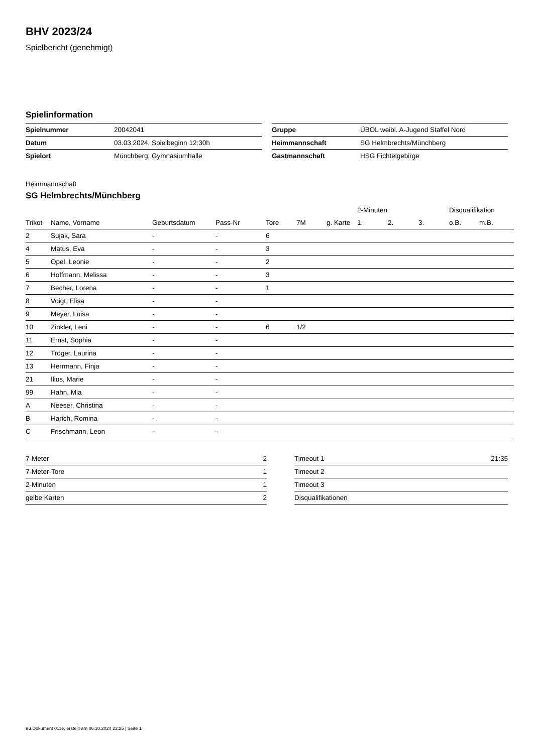BHV 2023/24
Spielbericht (genehmigt)
Spielinformation
| Spielnummer | 20042041 |
| Datum | 03.03.2024, Spielbeginn 12:30h |
| Spielort | Münchberg, Gymnasiumhalle |
| Gruppe | ÜBOL weibl. A-Jugend Staffel Nord |
| Heimmannschaft | SG Helmbrechts/Münchberg |
| Gastmannschaft | HSG Fichtelgebirge |
Heimmannschaft
SG Helmbrechts/Münchberg
| | | | | | | | 2-Minuten | | | Disqualifikation | |
| --- | --- | --- | --- | --- | --- | --- | --- | --- | --- | --- | --- |
| Trikot | Name, Vorname | Geburtsdatum | Pass-Nr | Tore | 7M | g. Karte | 1. | 2. | 3. | o.B. | m.B. |
| 2 | Sujak, Sara | - | - | 6 | | | | | | | |
| 4 | Matus, Eva | - | - | 3 | | | | | | | |
| 5 | Opel, Leonie | - | - | 2 | | | | | | | |
| 6 | Hoffmann, Melissa | - | - | 3 | | | | | | | |
| 7 | Becher, Lorena | - | - | 1 | | | | | | | |
| 8 | Voigt, Elisa | - | - | | | | | | | | |
| 9 | Meyer, Luisa | - | - | | | | | | | | |
| 10 | Zinkler, Leni | - | - | 6 | 1/2 | | | | | | |
| 11 | Ernst, Sophia | - | - | | | | | | | | |
| 12 | Tröger, Laurina | - | - | | | | | | | | |
| 13 | Herrmann, Finja | - | - | | | | | | | | |
| 21 | Ilius, Marie | - | - | | | | | | | | |
| 99 | Hahn, Mia | - | - | | | | | | | | |
| A | Neeser, Christina | - | - | | | | | | | | |
| B | Harich, Romina | - | - | | | | | | | | |
| C | Frischmann, Leon | - | - | | | | | | | | |
| 7-Meter | 2 |
| 7-Meter-Tore | 1 |
| 2-Minuten | 1 |
| gelbe Karten | 2 |
| Timeout 1 | 21:35 |
| Timeout 2 | |
| Timeout 3 | |
| Disqualifikationen | |
nu.Dokument 011e, erstellt am 06.10.2024 22:25 | Seite 1